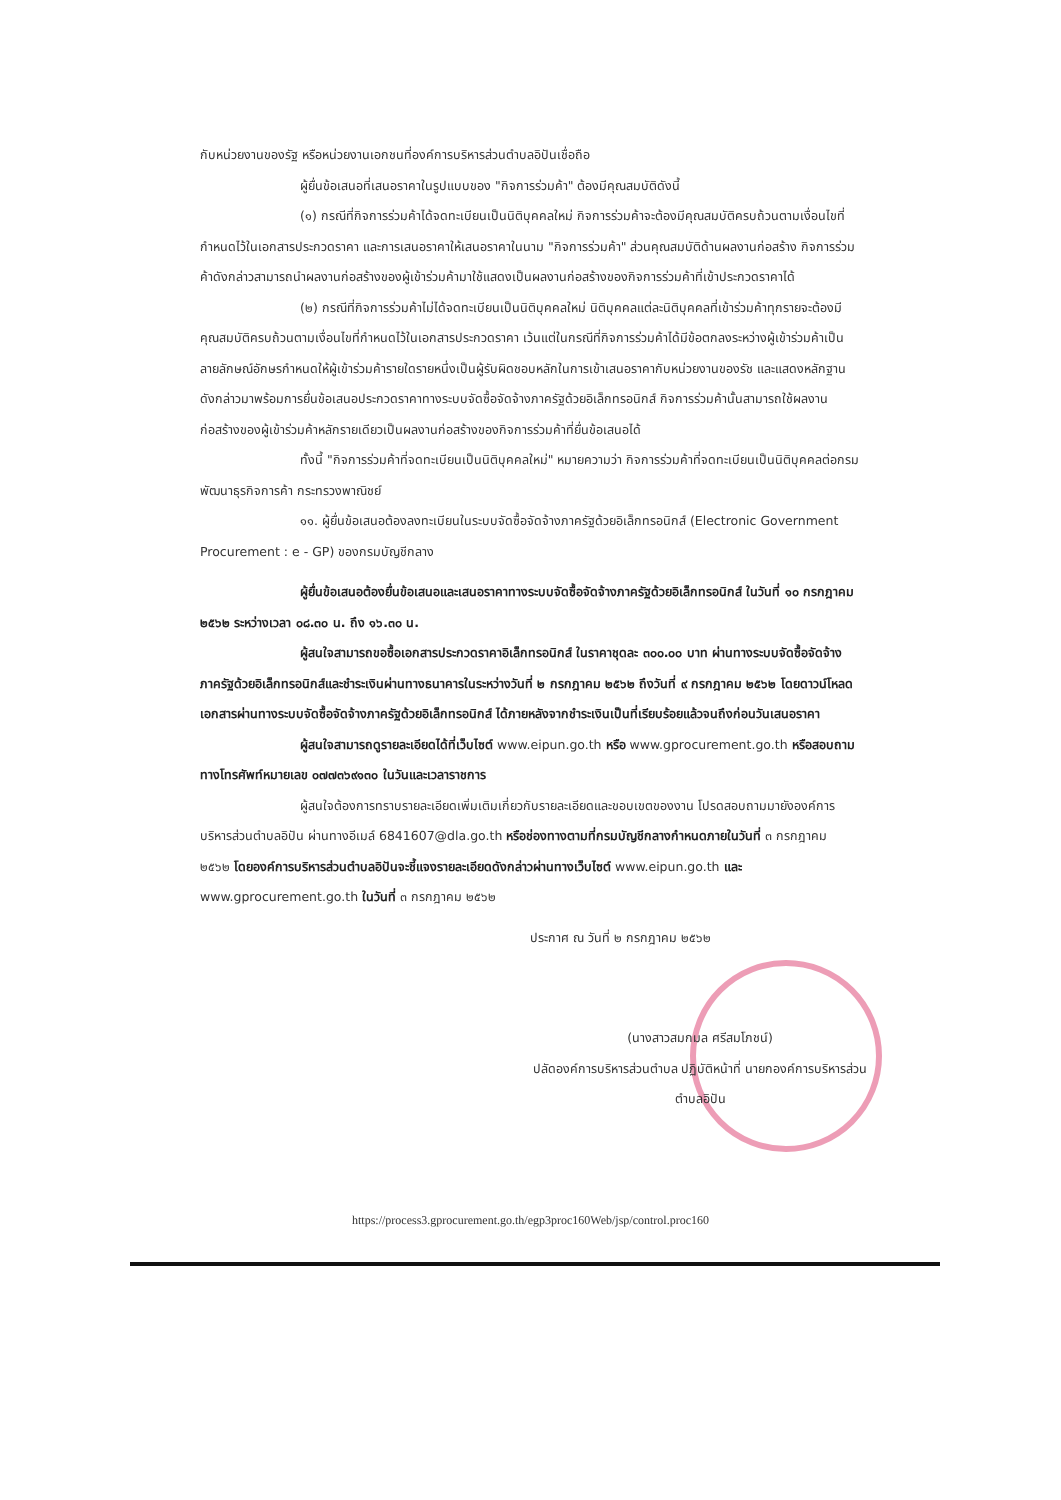กับหน่วยงานของรัฐ หรือหน่วยงานเอกชนที่องค์การบริหารส่วนตำบลอิปันเชื่อถือ
ผู้ยื่นข้อเสนอที่เสนอราคาในรูปแบบของ "กิจการร่วมค้า" ต้องมีคุณสมบัติดังนี้
(๑) กรณีที่กิจการร่วมค้าได้จดทะเบียนเป็นนิติบุคคลใหม่ กิจการร่วมค้าจะต้องมีคุณสมบัติครบถ้วนตามเงื่อนไขที่กำหนดไว้ในเอกสารประกวดราคา และการเสนอราคาให้เสนอราคาในนาม "กิจการร่วมค้า" ส่วนคุณสมบัติด้านผลงานก่อสร้าง กิจการร่วมค้าดังกล่าวสามารถนำผลงานก่อสร้างของผู้เข้าร่วมค้ามาใช้แสดงเป็นผลงานก่อสร้างของกิจการร่วมค้าที่เข้าประกวดราคาได้
(๒) กรณีที่กิจการร่วมค้าไม่ได้จดทะเบียนเป็นนิติบุคคลใหม่ นิติบุคคลแต่ละนิติบุคคลที่เข้าร่วมค้าทุกรายจะต้องมีคุณสมบัติครบถ้วนตามเงื่อนไขที่กำหนดไว้ในเอกสารประกวดราคา เว้นแต่ในกรณีที่กิจการร่วมค้าได้มีข้อตกลงระหว่างผู้เข้าร่วมค้าเป็นลายลักษณ์อักษรกำหนดให้ผู้เข้าร่วมค้ารายใดรายหนึ่งเป็นผู้รับผิดชอบหลักในการเข้าเสนอราคากับหน่วยงานของรัช และแสดงหลักฐานดังกล่าวมาพร้อมการยื่นข้อเสนอประกวดราคาทางระบบจัดซื้อจัดจ้างภาครัฐด้วยอิเล็กทรอนิกส์ กิจการร่วมค้านั้นสามารถใช้ผลงานก่อสร้างของผู้เข้าร่วมค้าหลักรายเดียวเป็นผลงานก่อสร้างของกิจการร่วมค้าที่ยื่นข้อเสนอได้
ทั้งนี้ "กิจการร่วมค้าที่จดทะเบียนเป็นนิติบุคคลใหม่" หมายความว่า กิจการร่วมค้าที่จดทะเบียนเป็นนิติบุคคลต่อกรมพัฒนาธุรกิจการค้า กระทรวงพาณิชย์
๑๑. ผู้ยื่นข้อเสนอต้องลงทะเบียนในระบบจัดซื้อจัดจ้างภาครัฐด้วยอิเล็กทรอนิกส์ (Electronic Government Procurement : e - GP) ของกรมบัญชีกลาง
ผู้ยื่นข้อเสนอต้องยื่นข้อเสนอและเสนอราคาทางระบบจัดซื้อจัดจ้างภาครัฐด้วยอิเล็กทรอนิกส์ ในวันที่ ๑๐ กรกฎาคม ๒๕๖๒ ระหว่างเวลา ๐๘.๓๐ น. ถึง ๑๖.๓๐ น.
ผู้สนใจสามารถขอซื้อเอกสารประกวดราคาอิเล็กทรอนิกส์ ในราคาชุดละ ๓๐๐.๐๐ บาท ผ่านทางระบบจัดซื้อจัดจ้างภาครัฐด้วยอิเล็กทรอนิกส์และชำระเงินผ่านทางธนาคารในระหว่างวันที่ ๒ กรกฎาคม ๒๕๖๒ ถึงวันที่ ๙ กรกฎาคม ๒๕๖๒ โดยดาวน์โหลดเอกสารผ่านทางระบบจัดซื้อจัดจ้างภาครัฐด้วยอิเล็กทรอนิกส์ ได้ภายหลังจากชำระเงินเป็นที่เรียบร้อยแล้วจนถึงก่อนวันเสนอราคา
ผู้สนใจสามารถดูรายละเอียดได้ที่เว็บไซต์ www.eipun.go.th หรือ www.gprocurement.go.th หรือสอบถามทางโทรศัพท์หมายเลข ๐๗๗๓๖๙๑๓๐ ในวันและเวลาราชการ
ผู้สนใจต้องการทราบรายละเอียดเพิ่มเติมเกี่ยวกับรายละเอียดและขอบเขตของงาน โปรดสอบถามมายังองค์การบริหารส่วนตำบลอิปัน ผ่านทางอีเมล์ 6841607@dla.go.th หรือช่องทางตามที่กรมบัญชีกลางกำหนดภายในวันที่ ๓ กรกฎาคม ๒๕๖๒ โดยองค์การบริหารส่วนตำบลอิปันจะชี้แจงรายละเอียดดังกล่าวผ่านทางเว็บไซต์ www.eipun.go.th และ www.gprocurement.go.th ในวันที่ ๓ กรกฎาคม ๒๕๖๒
ประกาศ ณ วันที่ ๒ กรกฎาคม ๒๕๖๒
(นางสาวสมกมล ศรีสมโภชน์)
ปลัดองค์การบริหารส่วนตำบล ปฏิบัติหน้าที่ นายกองค์การบริหารส่วนตำบลอิปัน
https://process3.gprocurement.go.th/egp3proc160Web/jsp/control.proc160